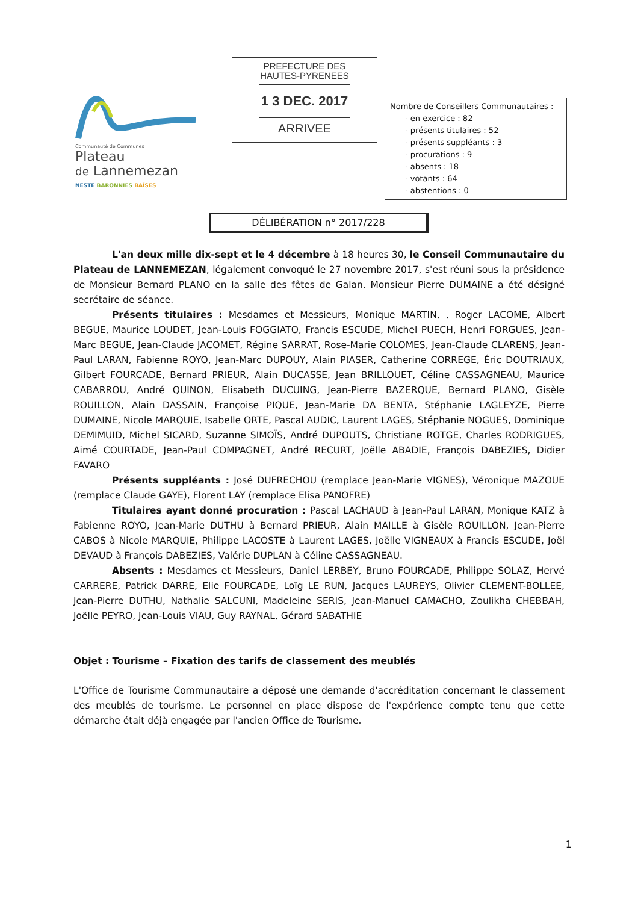Communauté de Communes
Plateau
de Lannemezan
NESTE BARONNIES BAÏSES
PREFECTURE DES
HAUTES-PYRENEES
1 3 DEC. 2017
ARRIVEE
Nombre de Conseillers Communautaires :
- en exercice : 82
- présents titulaires : 52
- présents suppléants : 3
- procurations : 9
- absents : 18
- votants : 64
- abstentions : 0
DÉLIBÉRATION n° 2017/228
L'an deux mille dix-sept et le 4 décembre à 18 heures 30, le Conseil Communautaire du Plateau de LANNEMEZAN, légalement convoqué le 27 novembre 2017, s'est réuni sous la présidence de Monsieur Bernard PLANO en la salle des fêtes de Galan. Monsieur Pierre DUMAINE a été désigné secrétaire de séance.
Présents titulaires : Mesdames et Messieurs, Monique MARTIN, , Roger LACOME, Albert BEGUE, Maurice LOUDET, Jean-Louis FOGGIATO, Francis ESCUDE, Michel PUECH, Henri FORGUES, Jean-Marc BEGUE, Jean-Claude JACOMET, Régine SARRAT, Rose-Marie COLOMES, Jean-Claude CLARENS, Jean-Paul LARAN, Fabienne ROYO, Jean-Marc DUPOUY, Alain PIASER, Catherine CORREGE, Éric DOUTRIAUX, Gilbert FOURCADE, Bernard PRIEUR, Alain DUCASSE, Jean BRILLOUET, Céline CASSAGNEAU, Maurice CABARROU, André QUINON, Elisabeth DUCUING, Jean-Pierre BAZERQUE, Bernard PLANO, Gisèle ROUILLON, Alain DASSAIN, Françoise PIQUE, Jean-Marie DA BENTA, Stéphanie LAGLEYZE, Pierre DUMAINE, Nicole MARQUIE, Isabelle ORTE, Pascal AUDIC, Laurent LAGES, Stéphanie NOGUES, Dominique DEMIMUID, Michel SICARD, Suzanne SIMOÏS, André DUPOUTS, Christiane ROTGE, Charles RODRIGUES, Aimé COURTADE, Jean-Paul COMPAGNET, André RECURT, Joëlle ABADIE, François DABEZIES, Didier FAVARO
Présents suppléants : José DUFRECHOU (remplace Jean-Marie VIGNES), Véronique MAZOUE (remplace Claude GAYE), Florent LAY (remplace Elisa PANOFRE)
Titulaires ayant donné procuration : Pascal LACHAUD à Jean-Paul LARAN, Monique KATZ à Fabienne ROYO, Jean-Marie DUTHU à Bernard PRIEUR, Alain MAILLE à Gisèle ROUILLON, Jean-Pierre CABOS à Nicole MARQUIE, Philippe LACOSTE à Laurent LAGES, Joëlle VIGNEAUX à Francis ESCUDE, Joël DEVAUD à François DABEZIES, Valérie DUPLAN à Céline CASSAGNEAU.
Absents : Mesdames et Messieurs, Daniel LERBEY, Bruno FOURCADE, Philippe SOLAZ, Hervé CARRERE, Patrick DARRE, Elie FOURCADE, Loïg LE RUN, Jacques LAUREYS, Olivier CLEMENT-BOLLEE, Jean-Pierre DUTHU, Nathalie SALCUNI, Madeleine SERIS, Jean-Manuel CAMACHO, Zoulikha CHEBBAH, Joëlle PEYRO, Jean-Louis VIAU, Guy RAYNAL, Gérard SABATHIE
Objet : Tourisme – Fixation des tarifs de classement des meublés
L'Office de Tourisme Communautaire a déposé une demande d'accréditation concernant le classement des meublés de tourisme. Le personnel en place dispose de l'expérience compte tenu que cette démarche était déjà engagée par l'ancien Office de Tourisme.
1